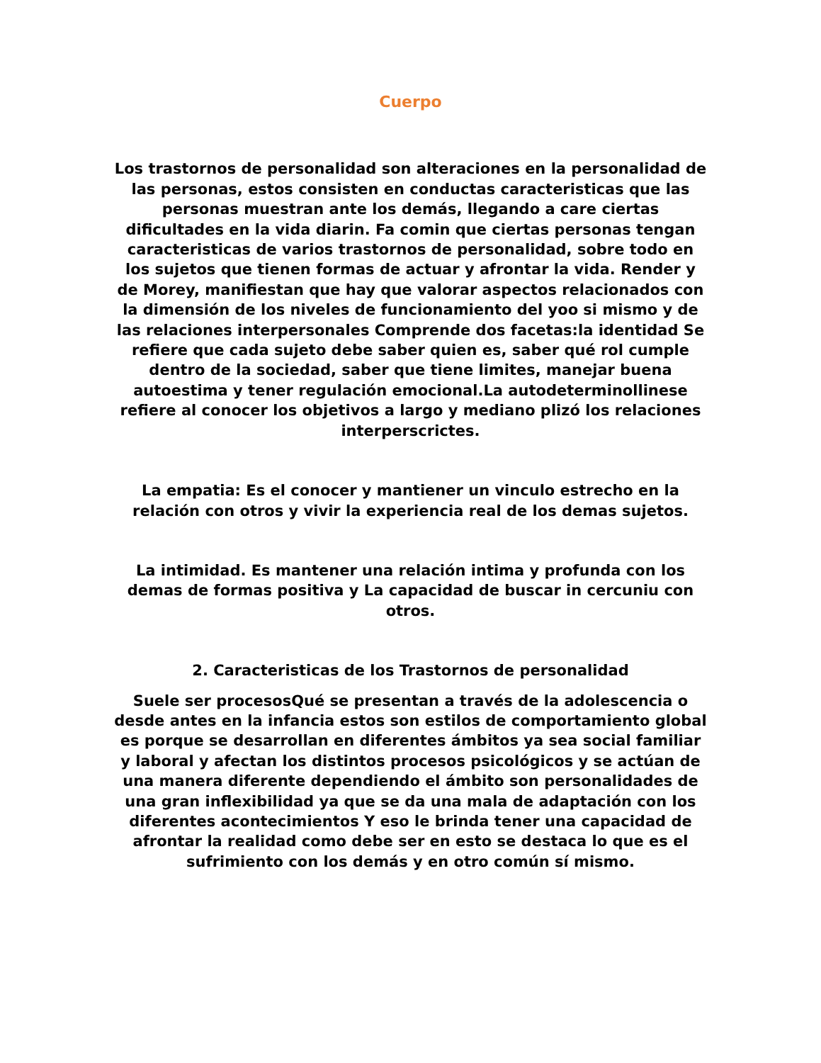Cuerpo
Los trastornos de personalidad son alteraciones en la personalidad de las personas, estos consisten en conductas caracteristicas que las personas muestran ante los demás, llegando a care ciertas dificultades en la vida diarin. Fa comin que ciertas personas tengan caracteristicas de varios trastornos de personalidad, sobre todo en los sujetos que tienen formas de actuar y afrontar la vida. Render y de Morey, manifiestan que hay que valorar aspectos relacionados con la dimensión de los niveles de funcionamiento del yoo si mismo y de las relaciones interpersonales Comprende dos facetas:la identidad Se refiere que cada sujeto debe saber quien es, saber qué rol cumple dentro de la sociedad, saber que tiene limites, manejar buena autoestima y tener regulación emocional.La autodeterminollinese refiere al conocer los objetivos a largo y mediano plizó los relaciones interperscrictes.
La empatia: Es el conocer y mantiener un vinculo estrecho en la relación con otros y vivir la experiencia real de los demas sujetos.
La intimidad. Es mantener una relación intima y profunda con los demas de formas positiva y La capacidad de buscar in cercuniu con otros.
2. Caracteristicas de los Trastornos de personalidad
Suele ser procesosQué se presentan a través de la adolescencia o desde antes en la infancia estos son estilos de comportamiento global es porque se desarrollan en diferentes ámbitos ya sea social familiar y laboral y afectan los distintos procesos psicológicos y se actúan de una manera diferente dependiendo el ámbito son personalidades de una gran inflexibilidad ya que se da una mala de adaptación con los diferentes acontecimientos Y eso le brinda tener una capacidad de afrontar la realidad como debe ser en esto se destaca lo que es el sufrimiento con los demás y en otro común sí mismo.